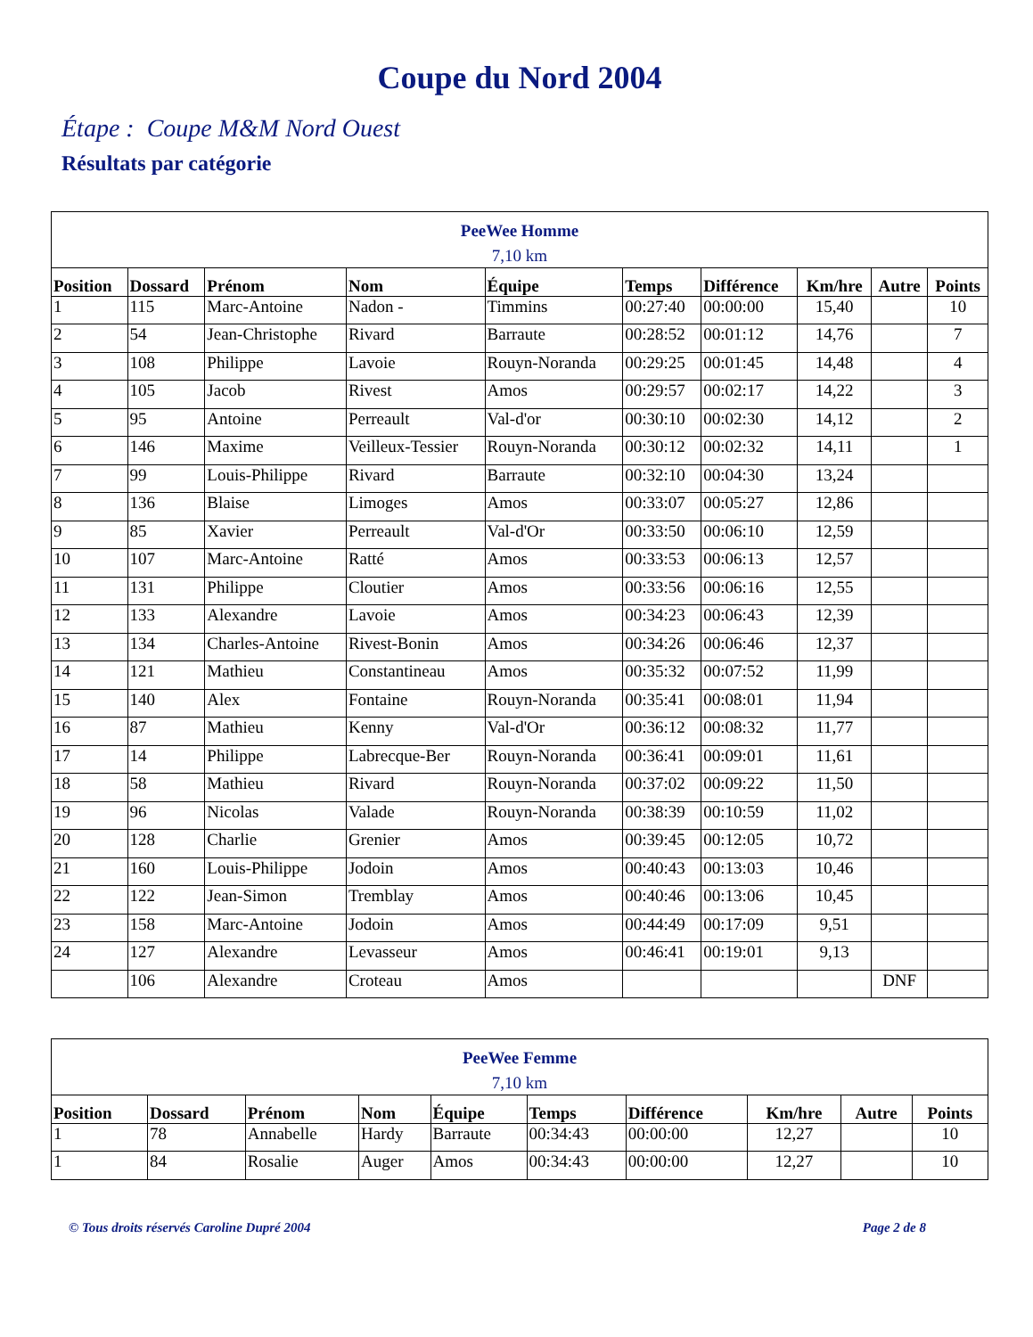Coupe du Nord 2004
Étape : Coupe M&M Nord Ouest
Résultats par catégorie
| PeeWee Homme 7,10 km | | | | | | | | | |
| Position | Dossard | Prénom | Nom | Équipe | Temps | Différence | Km/hre | Autre | Points |
| 1 | 115 | Marc-Antoine | Nadon - | Timmins | 00:27:40 | 00:00:00 | 15,40 | | 10 |
| 2 | 54 | Jean-Christophe | Rivard | Barraute | 00:28:52 | 00:01:12 | 14,76 | | 7 |
| 3 | 108 | Philippe | Lavoie | Rouyn-Noranda | 00:29:25 | 00:01:45 | 14,48 | | 4 |
| 4 | 105 | Jacob | Rivest | Amos | 00:29:57 | 00:02:17 | 14,22 | | 3 |
| 5 | 95 | Antoine | Perreault | Val-d'or | 00:30:10 | 00:02:30 | 14,12 | | 2 |
| 6 | 146 | Maxime | Veilleux-Tessier | Rouyn-Noranda | 00:30:12 | 00:02:32 | 14,11 | | 1 |
| 7 | 99 | Louis-Philippe | Rivard | Barraute | 00:32:10 | 00:04:30 | 13,24 | | |
| 8 | 136 | Blaise | Limoges | Amos | 00:33:07 | 00:05:27 | 12,86 | | |
| 9 | 85 | Xavier | Perreault | Val-d'Or | 00:33:50 | 00:06:10 | 12,59 | | |
| 10 | 107 | Marc-Antoine | Ratté | Amos | 00:33:53 | 00:06:13 | 12,57 | | |
| 11 | 131 | Philippe | Cloutier | Amos | 00:33:56 | 00:06:16 | 12,55 | | |
| 12 | 133 | Alexandre | Lavoie | Amos | 00:34:23 | 00:06:43 | 12,39 | | |
| 13 | 134 | Charles-Antoine | Rivest-Bonin | Amos | 00:34:26 | 00:06:46 | 12,37 | | |
| 14 | 121 | Mathieu | Constantineau | Amos | 00:35:32 | 00:07:52 | 11,99 | | |
| 15 | 140 | Alex | Fontaine | Rouyn-Noranda | 00:35:41 | 00:08:01 | 11,94 | | |
| 16 | 87 | Mathieu | Kenny | Val-d'Or | 00:36:12 | 00:08:32 | 11,77 | | |
| 17 | 14 | Philippe | Labrecque-Ber | Rouyn-Noranda | 00:36:41 | 00:09:01 | 11,61 | | |
| 18 | 58 | Mathieu | Rivard | Rouyn-Noranda | 00:37:02 | 00:09:22 | 11,50 | | |
| 19 | 96 | Nicolas | Valade | Rouyn-Noranda | 00:38:39 | 00:10:59 | 11,02 | | |
| 20 | 128 | Charlie | Grenier | Amos | 00:39:45 | 00:12:05 | 10,72 | | |
| 21 | 160 | Louis-Philippe | Jodoin | Amos | 00:40:43 | 00:13:03 | 10,46 | | |
| 22 | 122 | Jean-Simon | Tremblay | Amos | 00:40:46 | 00:13:06 | 10,45 | | |
| 23 | 158 | Marc-Antoine | Jodoin | Amos | 00:44:49 | 00:17:09 | 9,51 | | |
| 24 | 127 | Alexandre | Levasseur | Amos | 00:46:41 | 00:19:01 | 9,13 | | |
| | 106 | Alexandre | Croteau | Amos | | | | DNF | |
| PeeWee Femme 7,10 km | | | | | | | | | |
| Position | Dossard | Prénom | Nom | Équipe | Temps | Différence | Km/hre | Autre | Points |
| 1 | 78 | Annabelle | Hardy | Barraute | 00:34:43 | 00:00:00 | 12,27 | | 10 |
| 1 | 84 | Rosalie | Auger | Amos | 00:34:43 | 00:00:00 | 12,27 | | 10 |
© Tous droits réservés Caroline Dupré 2004 Page 2 de 8